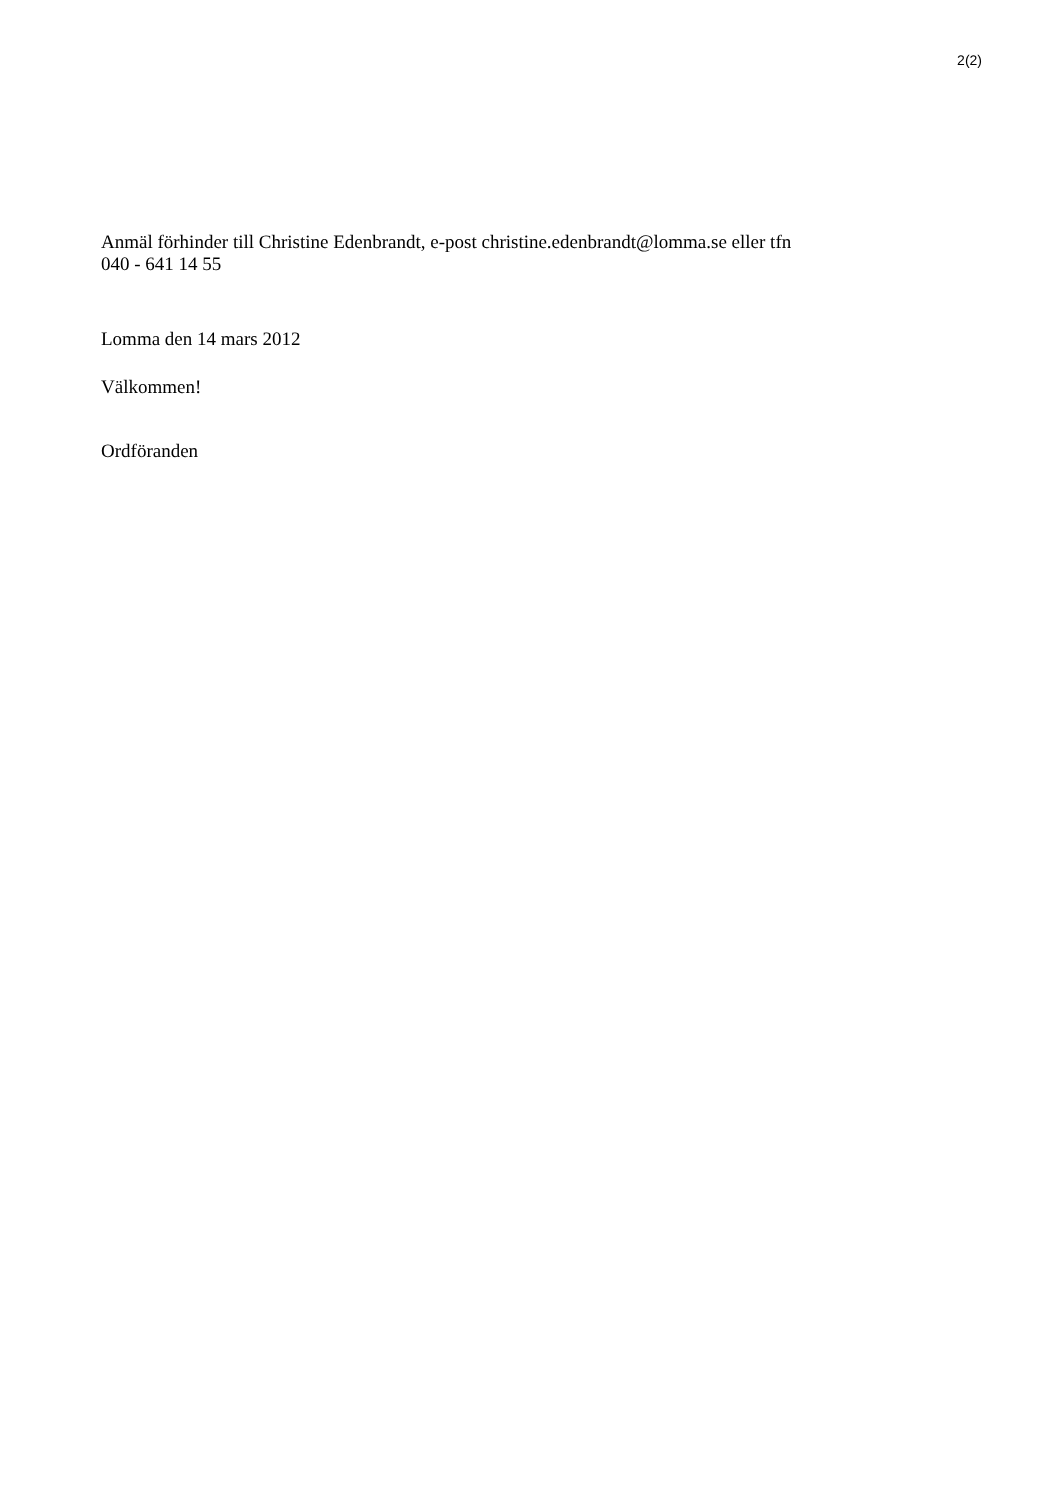2(2)
Anmäl förhinder till Christine Edenbrandt, e-post christine.edenbrandt@lomma.se eller tfn
040 - 641 14 55
Lomma den 14 mars 2012
Välkommen!
Ordföranden